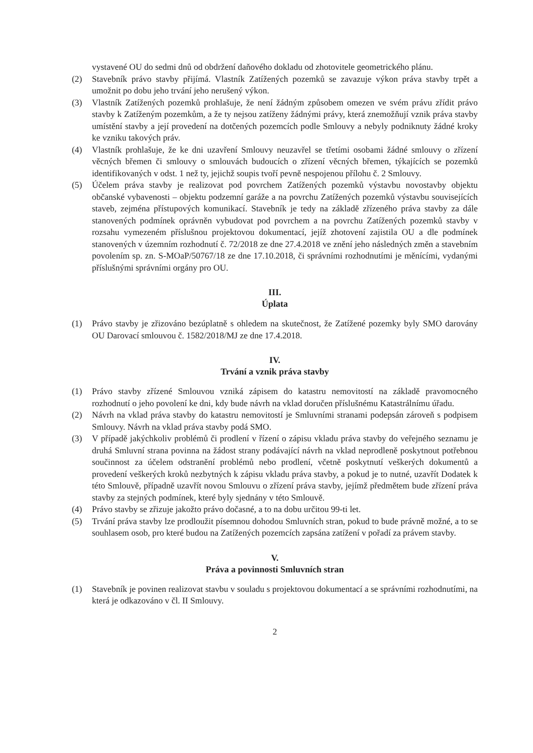vystavené OU do sedmi dnů od obdržení daňového dokladu od zhotovitele geometrického plánu.
(2) Stavebník právo stavby přijímá. Vlastník Zatížených pozemků se zavazuje výkon práva stavby trpět a umožnit po dobu jeho trvání jeho nerušený výkon.
(3) Vlastník Zatížených pozemků prohlašuje, že není žádným způsobem omezen ve svém právu zřídit právo stavby k Zatíženým pozemkům, a že ty nejsou zatíženy žádnými právy, která znemožňují vznik práva stavby umístění stavby a její provedení na dotčených pozemcích podle Smlouvy a nebyly podniknuty žádné kroky ke vzniku takových práv.
(4) Vlastník prohlašuje, že ke dni uzavření Smlouvy neuzavřel se třetími osobami žádné smlouvy o zřízení věcných břemen či smlouvy o smlouvách budoucích o zřízení věcných břemen, týkajících se pozemků identifikovaných v odst. 1 než ty, jejichž soupis tvoří pevně nespojenou přílohu č. 2 Smlouvy.
(5) Účelem práva stavby je realizovat pod povrchem Zatížených pozemků výstavbu novostavby objektu občanské vybavenosti – objektu podzemní garáže a na povrchu Zatížených pozemků výstavbu souvisejících staveb, zejména přístupových komunikací. Stavebník je tedy na základě zřízeného práva stavby za dále stanovených podmínek oprávněn vybudovat pod povrchem a na povrchu Zatížených pozemků stavby v rozsahu vymezeném příslušnou projektovou dokumentací, jejíž zhotovení zajistila OU a dle podmínek stanovených v územním rozhodnutí č. 72/2018 ze dne 27.4.2018 ve znění jeho následných změn a stavebním povolením sp. zn. S-MOaP/50767/18 ze dne 17.10.2018, či správními rozhodnutími je měnícími, vydanými příslušnými správními orgány pro OU.
III.
Úplata
(1) Právo stavby je zřizováno bezúplatně s ohledem na skutečnost, že Zatížené pozemky byly SMO darovány OU Darovací smlouvou č. 1582/2018/MJ ze dne 17.4.2018.
IV.
Trvání a vznik práva stavby
(1) Právo stavby zřízené Smlouvou vzniká zápisem do katastru nemovitostí na základě pravomocného rozhodnutí o jeho povolení ke dni, kdy bude návrh na vklad doručen příslušnému Katastrálnímu úřadu.
(2) Návrh na vklad práva stavby do katastru nemovitostí je Smluvními stranami podepsán zároveň s podpisem Smlouvy. Návrh na vklad práva stavby podá SMO.
(3) V případě jakýchkoliv problémů či prodlení v řízení o zápisu vkladu práva stavby do veřejného seznamu je druhá Smluvní strana povinna na žádost strany podávající návrh na vklad neprodleně poskytnout potřebnou součinnost za účelem odstranění problémů nebo prodlení, včetně poskytnutí veškerých dokumentů a provedení veškerých kroků nezbytných k zápisu vkladu práva stavby, a pokud je to nutné, uzavřít Dodatek k této Smlouvě, případně uzavřít novou Smlouvu o zřízení práva stavby, jejímž předmětem bude zřízení práva stavby za stejných podmínek, které byly sjednány v této Smlouvě.
(4) Právo stavby se zřizuje jakožto právo dočasné, a to na dobu určitou 99-ti let.
(5) Trvání práva stavby lze prodloužit písemnou dohodou Smluvních stran, pokud to bude právně možné, a to se souhlasem osob, pro které budou na Zatížených pozemcích zapsána zatížení v pořadí za právem stavby.
V.
Práva a povinnosti Smluvních stran
(1) Stavebník je povinen realizovat stavbu v souladu s projektovou dokumentací a se správními rozhodnutími, na která je odkazováno v čl. II Smlouvy.
2